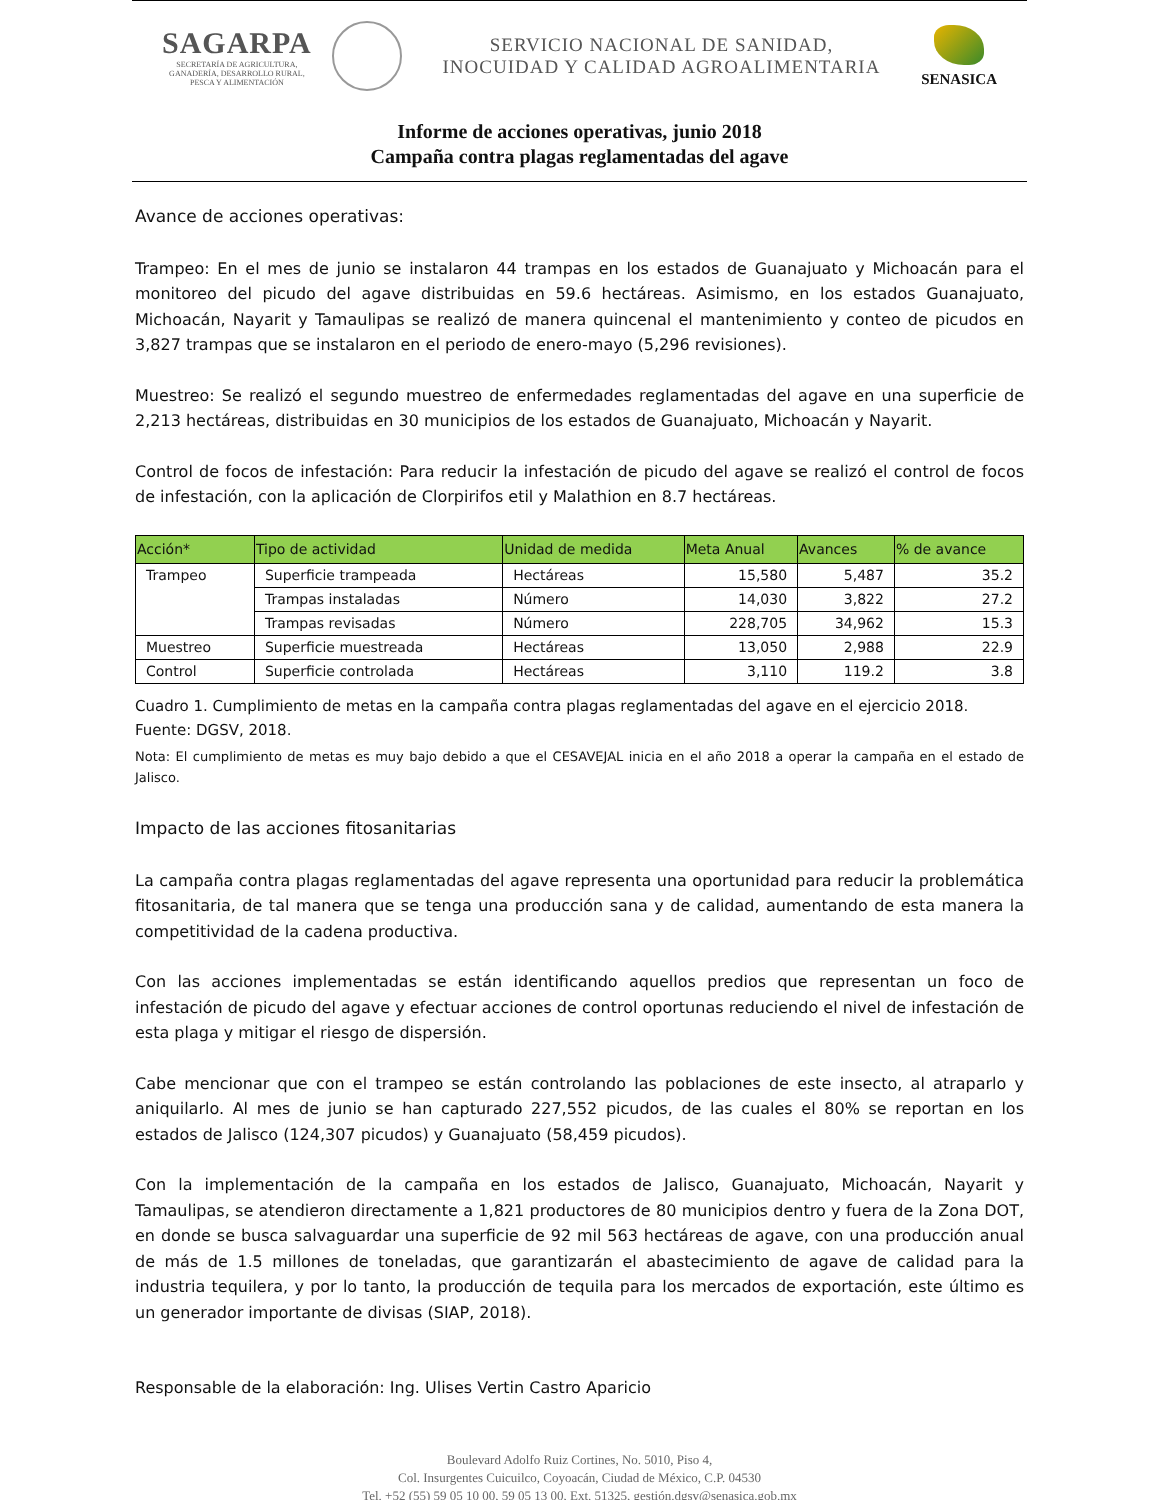SAGARPA
SECRETARÍA DE AGRICULTURA,
GANADERÍA, DESARROLLO RURAL,
PESCA Y ALIMENTACIÓN
SERVICIO NACIONAL DE SANIDAD,
INOCUIDAD Y CALIDAD AGROALIMENTARIA
SENASICA
Informe de acciones operativas, junio 2018
Campaña contra plagas reglamentadas del agave
Avance de acciones operativas:
Trampeo: En el mes de junio se instalaron 44 trampas en los estados de Guanajuato y Michoacán para el monitoreo del picudo del agave distribuidas en 59.6 hectáreas. Asimismo, en los estados Guanajuato, Michoacán, Nayarit y Tamaulipas se realizó de manera quincenal el mantenimiento y conteo de picudos en 3,827 trampas que se instalaron en el periodo de enero-mayo (5,296 revisiones).
Muestreo: Se realizó el segundo muestreo de enfermedades reglamentadas del agave en una superficie de 2,213 hectáreas, distribuidas en 30 municipios de los estados de Guanajuato, Michoacán y Nayarit.
Control de focos de infestación: Para reducir la infestación de picudo del agave se realizó el control de focos de infestación, con la aplicación de Clorpirifos etil y Malathion en 8.7 hectáreas.
| Acción* | Tipo de actividad | Unidad de medida | Meta Anual | Avances | % de avance |
| --- | --- | --- | --- | --- | --- |
| Trampeo | Superficie trampeada | Hectáreas | 15,580 | 5,487 | 35.2 |
| | Trampas instaladas | Número | 14,030 | 3,822 | 27.2 |
| | Trampas revisadas | Número | 228,705 | 34,962 | 15.3 |
| Muestreo | Superficie muestreada | Hectáreas | 13,050 | 2,988 | 22.9 |
| Control | Superficie controlada | Hectáreas | 3,110 | 119.2 | 3.8 |
Cuadro 1. Cumplimiento de metas en la campaña contra plagas reglamentadas del agave en el ejercicio 2018.
Fuente: DGSV, 2018.
Nota: El cumplimiento de metas es muy bajo debido a que el CESAVEJAL inicia en el año 2018 a operar la campaña en el estado de Jalisco.
Impacto de las acciones fitosanitarias
La campaña contra plagas reglamentadas del agave representa una oportunidad para reducir la problemática fitosanitaria, de tal manera que se tenga una producción sana y de calidad, aumentando de esta manera la competitividad de la cadena productiva.
Con las acciones implementadas se están identificando aquellos predios que representan un foco de infestación de picudo del agave y efectuar acciones de control oportunas reduciendo el nivel de infestación de esta plaga y mitigar el riesgo de dispersión.
Cabe mencionar que con el trampeo se están controlando las poblaciones de este insecto, al atraparlo y aniquilarlo. Al mes de junio se han capturado 227,552 picudos, de las cuales el 80% se reportan en los estados de Jalisco (124,307 picudos) y Guanajuato (58,459 picudos).
Con la implementación de la campaña en los estados de Jalisco, Guanajuato, Michoacán, Nayarit y Tamaulipas, se atendieron directamente a 1,821 productores de 80 municipios dentro y fuera de la Zona DOT, en donde se busca salvaguardar una superficie de 92 mil 563 hectáreas de agave, con una producción anual de más de 1.5 millones de toneladas, que garantizarán el abastecimiento de agave de calidad para la industria tequilera, y por lo tanto, la producción de tequila para los mercados de exportación, este último es un generador importante de divisas (SIAP, 2018).
Responsable de la elaboración: Ing. Ulises Vertin Castro Aparicio
Boulevard Adolfo Ruiz Cortines, No. 5010, Piso 4,
Col. Insurgentes Cuicuilco, Coyoacán, Ciudad de México, C.P. 04530
Tel. +52 (55) 59 05 10 00, 59 05 13 00, Ext. 51325, gestión.dgsv@senasica.gob.mx